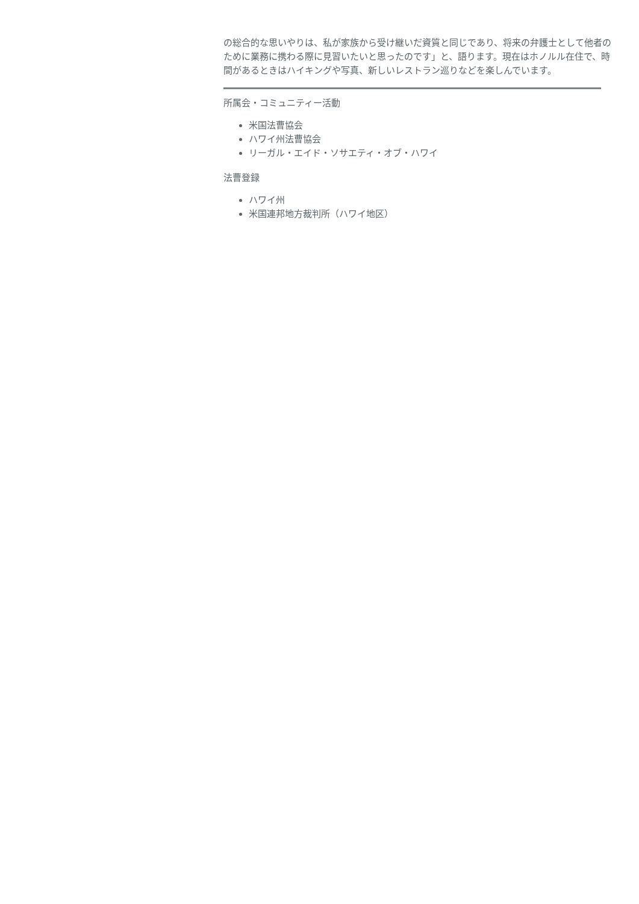の総合的な思いやりは、私が家族から受け継いだ資質と同じであり、将来の弁護士として他者のために業務に携わる際に見習いたいと思ったのです」と、語ります。現在はホノルル在住で、時間があるときはハイキングや写真、新しいレストラン巡りなどを楽しんでいます。
所属会・コミュニティー活動
米国法曹協会
ハワイ州法曹協会
リーガル・エイド・ソサエティ・オブ・ハワイ
法曹登録
ハワイ州
米国連邦地方裁判所（ハワイ地区）